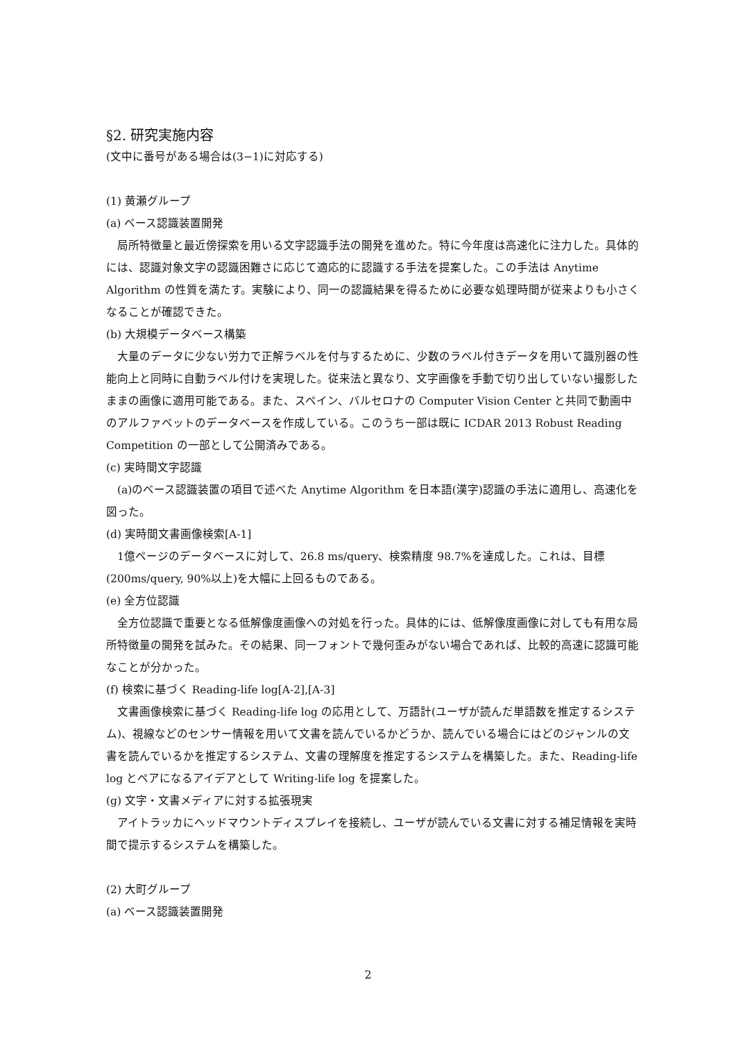§2. 研究実施内容
(文中に番号がある場合は(3−1)に対応する)
(1) 黄瀬グループ
(a) ベース認識装置開発
　局所特徴量と最近傍探索を用いる文字認識手法の開発を進めた。特に今年度は高速化に注力した。具体的には、認識対象文字の認識困難さに応じて適応的に認識する手法を提案した。この手法は Anytime Algorithm の性質を満たす。実験により、同一の認識結果を得るために必要な処理時間が従来よりも小さくなることが確認できた。
(b) 大規模データベース構築
　大量のデータに少ない労力で正解ラベルを付与するために、少数のラベル付きデータを用いて識別器の性能向上と同時に自動ラベル付けを実現した。従来法と異なり、文字画像を手動で切り出していない撮影したままの画像に適用可能である。また、スペイン、バルセロナの Computer Vision Center と共同で動画中のアルファベットのデータベースを作成している。このうち一部は既に ICDAR 2013 Robust Reading Competition の一部として公開済みである。
(c) 実時間文字認識
　(a)のベース認識装置の項目で述べた Anytime Algorithm を日本語(漢字)認識の手法に適用し、高速化を図った。
(d) 実時間文書画像検索[A-1]
　1億ページのデータベースに対して、26.8 ms/query、検索精度 98.7%を達成した。これは、目標(200ms/query, 90%以上)を大幅に上回るものである。
(e) 全方位認識
　全方位認識で重要となる低解像度画像への対処を行った。具体的には、低解像度画像に対しても有用な局所特徴量の開発を試みた。その結果、同一フォントで幾何歪みがない場合であれば、比較的高速に認識可能なことが分かった。
(f) 検索に基づく Reading-life log[A-2],[A-3]
　文書画像検索に基づく Reading-life log の応用として、万語計(ユーザが読んだ単語数を推定するシステム)、視線などのセンサー情報を用いて文書を読んでいるかどうか、読んでいる場合にはどのジャンルの文書を読んでいるかを推定するシステム、文書の理解度を推定するシステムを構築した。また、Reading-life log とペアになるアイデアとして Writing-life log を提案した。
(g) 文字・文書メディアに対する拡張現実
　アイトラッカにヘッドマウントディスプレイを接続し、ユーザが読んでいる文書に対する補足情報を実時間で提示するシステムを構築した。
(2) 大町グループ
(a) ベース認識装置開発
2